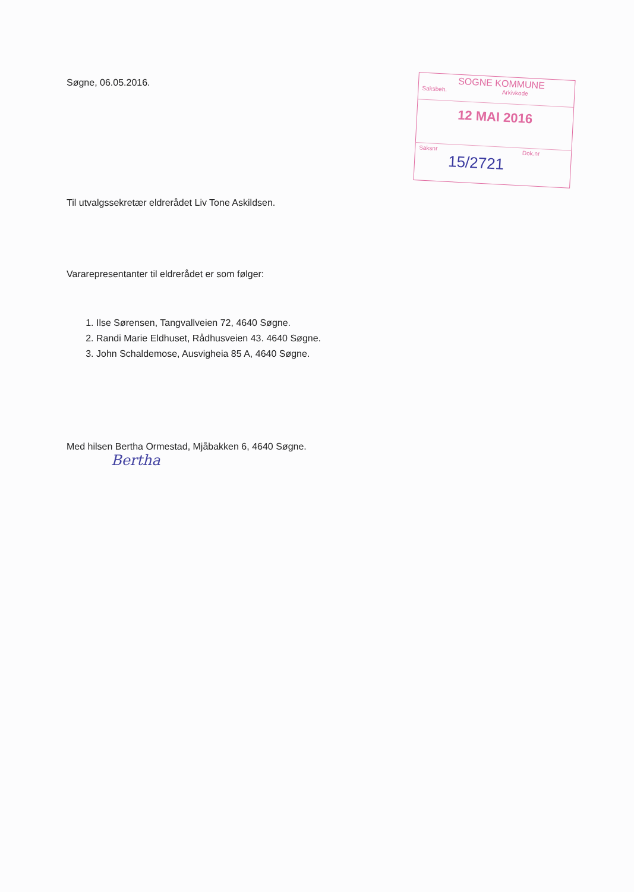Søgne, 06.05.2016.
SOGNE KOMMUNE
Saksbeh. Arkivkode
12 MAI 2016
Saksnr Dok.nr
15/2721
Til utvalgssekretær eldrerådet Liv Tone Askildsen.
Vararepresentanter til eldrerådet er som følger:
1. Ilse Sørensen, Tangvallveien 72, 4640 Søgne.
2. Randi Marie Eldhuset, Rådhusveien 43. 4640 Søgne.
3. John Schaldemose, Ausvigheia 85 A, 4640 Søgne.
Med hilsen Bertha Ormestad, Mjåbakken 6, 4640 Søgne.
Bertha